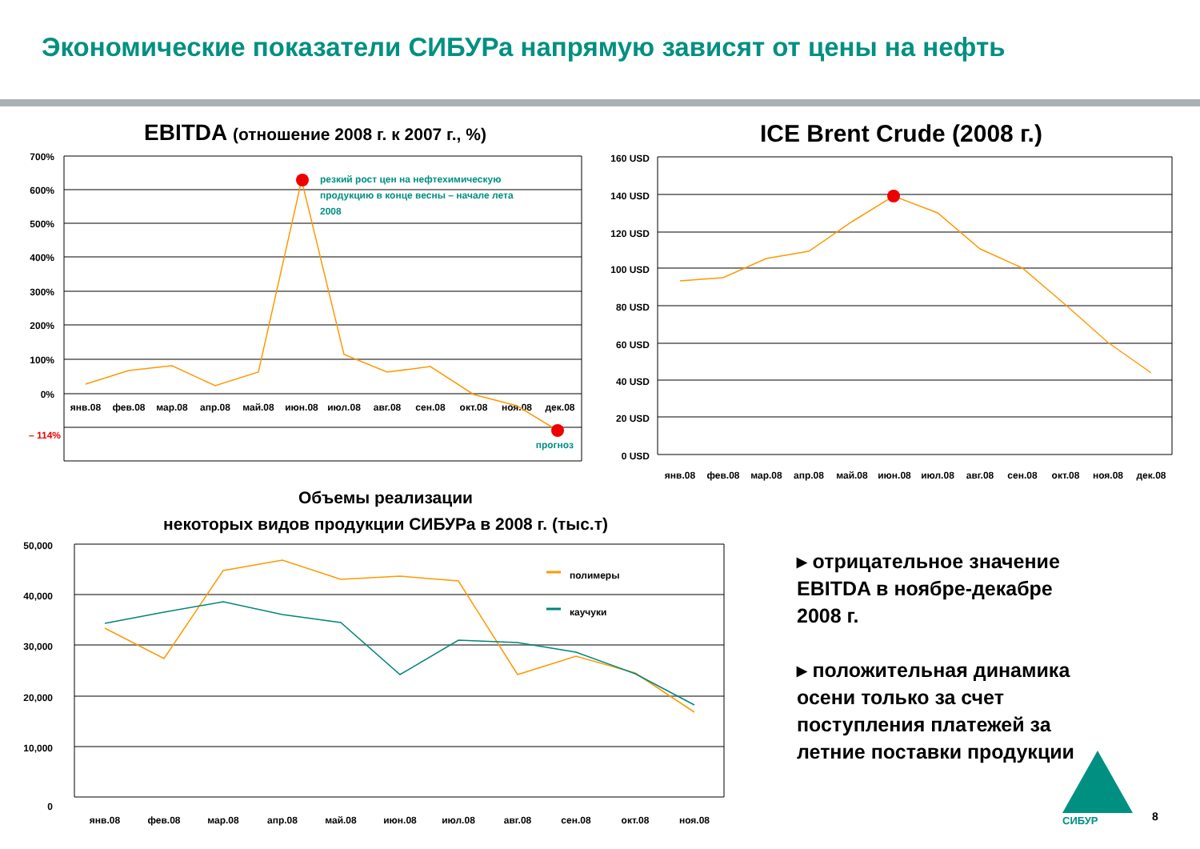Экономические показатели СИБУРа напрямую зависят от цены на нефть
EBITDA (отношение 2008 г. к 2007 г., %)
ICE Brent Crude (2008 г.)
700%
600%
500%
400%
300%
200%
100%
0%
– 114%
янв.08
фев.08
мар.08
апр.08
май.08
июн.08
июл.08
авг.08
сен.08
окт.08
ноя.08
дек.08
резкий рост цен на нефтехимическую
продукцию в конце весны – начале лета
2008
прогноз
160 USD
140 USD
120 USD
100 USD
80 USD
60 USD
40 USD
20 USD
0 USD
янв.08
фев.08
мар.08
апр.08
май.08
июн.08
июл.08
авг.08
сен.08
окт.08
ноя.08
дек.08
Объемы реализации
некоторых видов продукции СИБУРа в 2008 г. (тыс.т)
50,000
40,000
30,000
20,000
10,000
0
янв.08
фев.08
мар.08
апр.08
май.08
июн.08
июл.08
авг.08
сен.08
окт.08
ноя.08
полимеры
каучуки
▸ отрицательное значение EBITDA в ноябре-декабре 2008 г.
▸ положительная динамика осени только за счет поступления платежей за летние поставки продукции
СИБУР 8